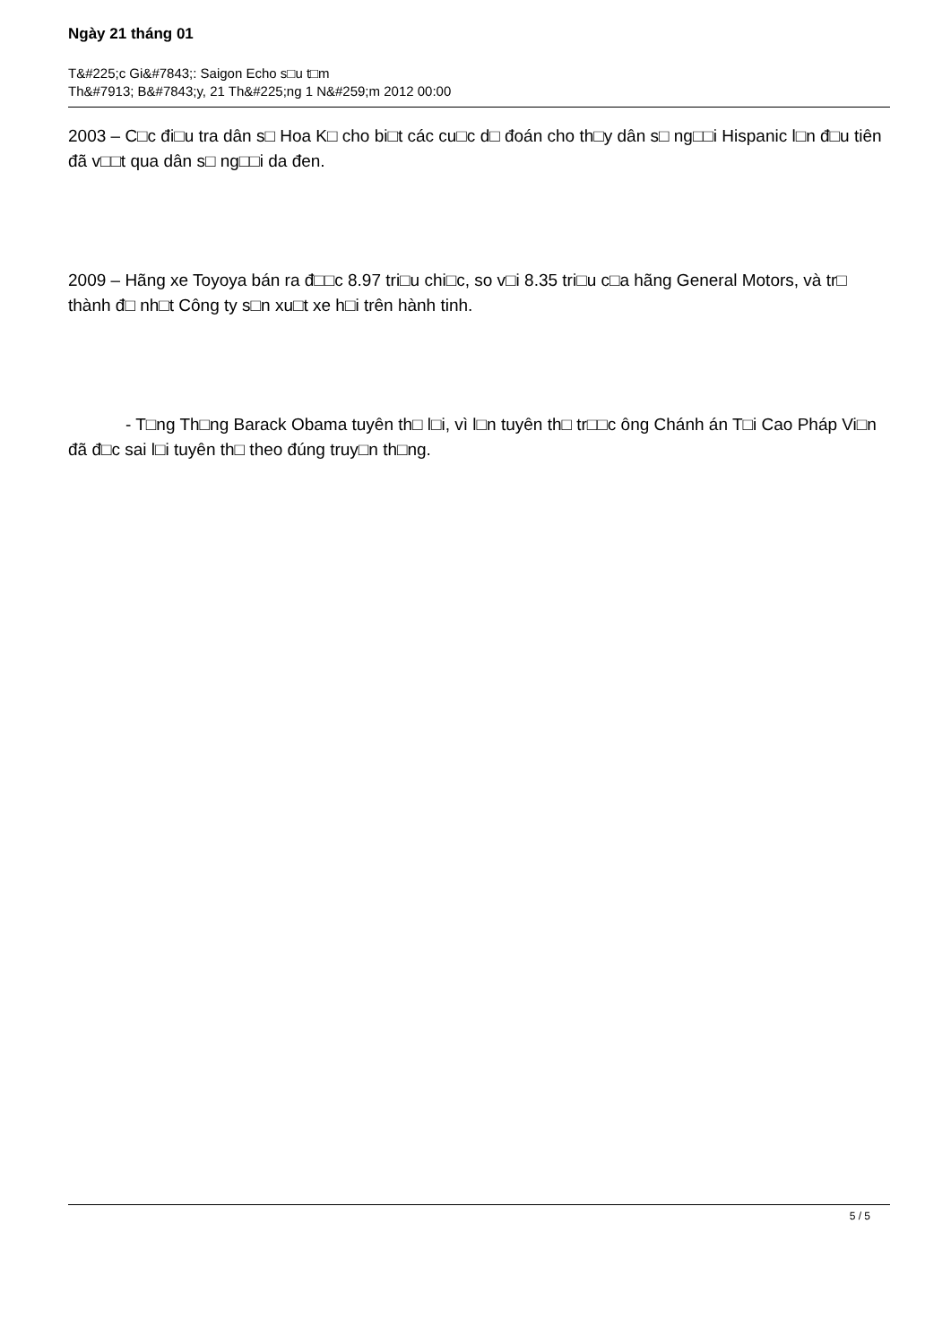Ngày 21 tháng 01
T&#225;c Gi&#7843;: Saigon Echo s□u t□m
Th&#7913; B&#7843;y, 21 Th&#225;ng 1 N&#259;m 2012 00:00
2003 – C□c đi□u tra dân s□ Hoa K□ cho bi□t các cu□c d□ đoán cho th□y dân s□ ng□□i Hispanic l□n đ□u tiên đã v□□t qua dân s□ ng□□i da đen.
2009 – Hãng xe Toyoya bán ra đ□□c 8.97 tri□u chi□c, so v□i 8.35 tri□u c□a hãng General Motors, và tr□ thành đ□ nh□t Công ty s□n xu□t xe h□i trên hành tinh.
- T□ng Th□ng Barack Obama tuyên th□ l□i, vì l□n tuyên th□ tr□□c ông Chánh án T□i Cao Pháp Vi□n đã đ□c sai l□i tuyên th□ theo đúng truy□n th□ng.
5 / 5